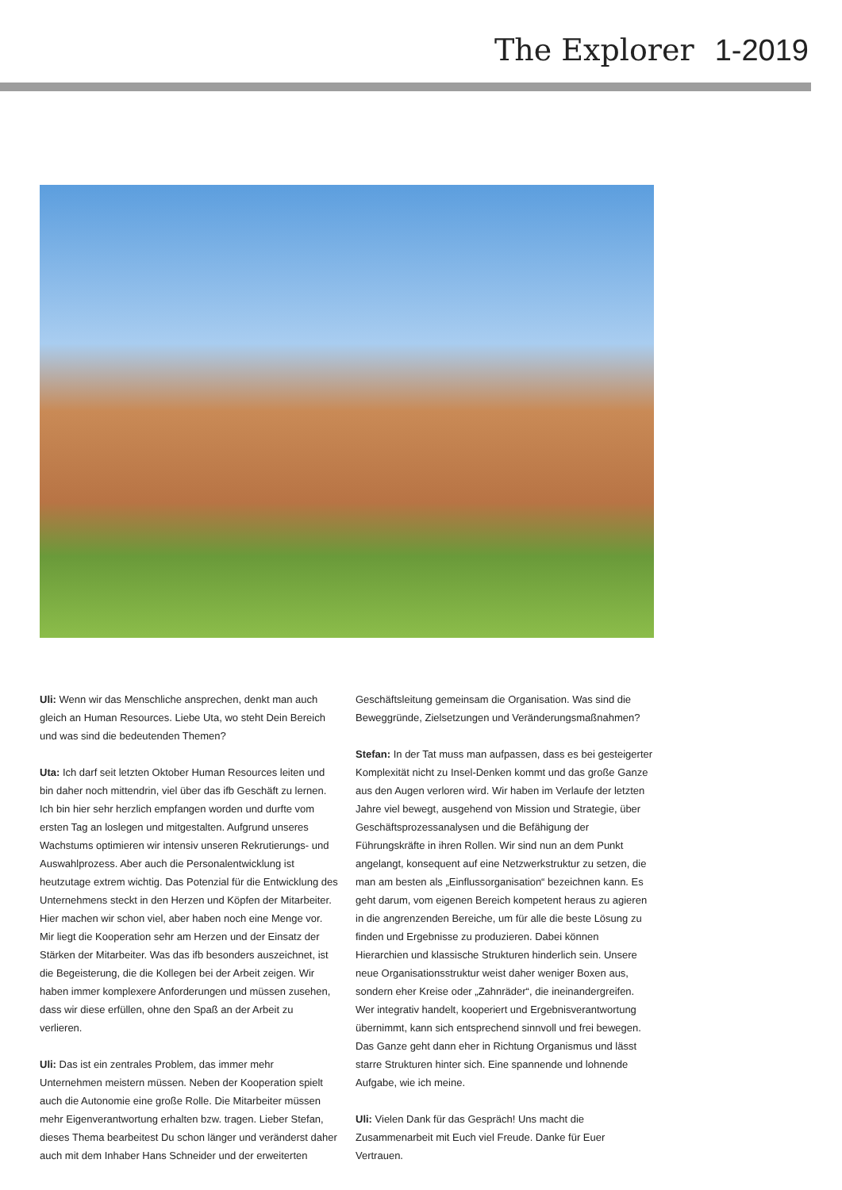The Explorer 1-2019
Uli: Wenn wir das Menschliche ansprechen, denkt man auch gleich an Human Resources. Liebe Uta, wo steht Dein Bereich und was sind die bedeutenden Themen?
Uta: Ich darf seit letzten Oktober Human Resources leiten und bin daher noch mittendrin, viel über das ifb Geschäft zu lernen. Ich bin hier sehr herzlich empfangen worden und durfte vom ersten Tag an loslegen und mitgestalten. Aufgrund unseres Wachstums optimieren wir intensiv unseren Rekrutierungs- und Auswahlprozess. Aber auch die Personalentwicklung ist heutzutage extrem wichtig. Das Potenzial für die Entwicklung des Unternehmens steckt in den Herzen und Köpfen der Mitarbeiter. Hier machen wir schon viel, aber haben noch eine Menge vor. Mir liegt die Kooperation sehr am Herzen und der Einsatz der Stärken der Mitarbeiter. Was das ifb besonders auszeichnet, ist die Begeisterung, die die Kollegen bei der Arbeit zeigen. Wir haben immer komplexere Anforderungen und müssen zusehen, dass wir diese erfüllen, ohne den Spaß an der Arbeit zu verlieren.
Uli: Das ist ein zentrales Problem, das immer mehr Unternehmen meistern müssen. Neben der Kooperation spielt auch die Autonomie eine große Rolle. Die Mitarbeiter müssen mehr Eigenverantwortung erhalten bzw. tragen. Lieber Stefan, dieses Thema bearbeitest Du schon länger und veränderst daher auch mit dem Inhaber Hans Schneider und der erweiterten
Geschäftsleitung gemeinsam die Organisation. Was sind die Beweggründe, Zielsetzungen und Veränderungsmaßnahmen?
Stefan: In der Tat muss man aufpassen, dass es bei gesteigerter Komplexität nicht zu Insel-Denken kommt und das große Ganze aus den Augen verloren wird. Wir haben im Verlaufe der letzten Jahre viel bewegt, ausgehend von Mission und Strategie, über Geschäftsprozessanalysen und die Befähigung der Führungskräfte in ihren Rollen. Wir sind nun an dem Punkt angelangt, konsequent auf eine Netzwerkstruktur zu setzen, die man am besten als „Einflussorganisation“ bezeichnen kann. Es geht darum, vom eigenen Bereich kompetent heraus zu agieren in die angrenzenden Bereiche, um für alle die beste Lösung zu finden und Ergebnisse zu produzieren. Dabei können Hierarchien und klassische Strukturen hinderlich sein. Unsere neue Organisationsstruktur weist daher weniger Boxen aus, sondern eher Kreise oder „Zahnräder“, die ineinandergreifen. Wer integrativ handelt, kooperiert und Ergebnisverantwortung übernimmt, kann sich entsprechend sinnvoll und frei bewegen. Das Ganze geht dann eher in Richtung Organismus und lässt starre Strukturen hinter sich. Eine spannende und lohnende Aufgabe, wie ich meine.
Uli: Vielen Dank für das Gespräch! Uns macht die Zusammenarbeit mit Euch viel Freude. Danke für Euer Vertrauen.